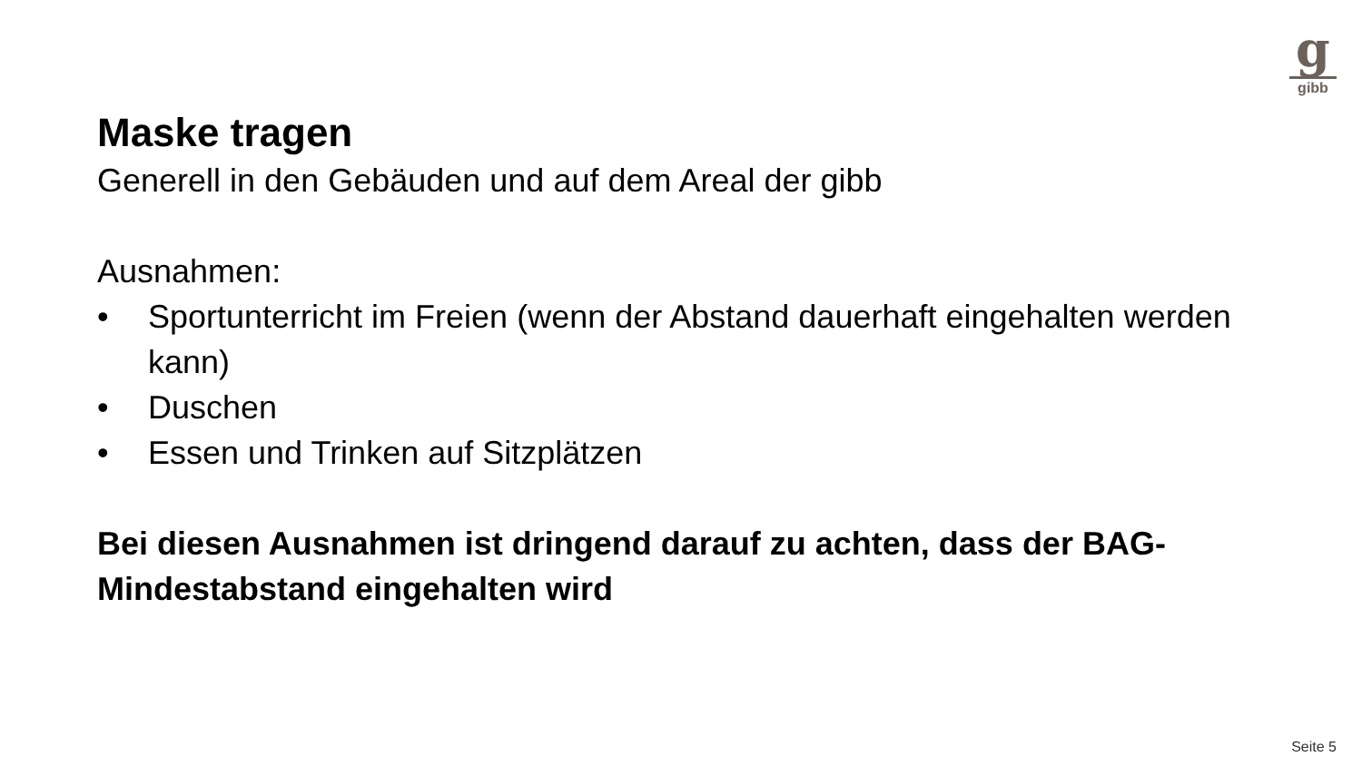g
gibb
Maske tragen
Generell in den Gebäuden und auf dem Areal der gibb
Ausnahmen:
• Sportunterricht im Freien (wenn der Abstand dauerhaft eingehalten werden kann)
• Duschen
• Essen und Trinken auf Sitzplätzen
Bei diesen Ausnahmen ist dringend darauf zu achten, dass der BAG-Mindestabstand eingehalten wird
Seite 5